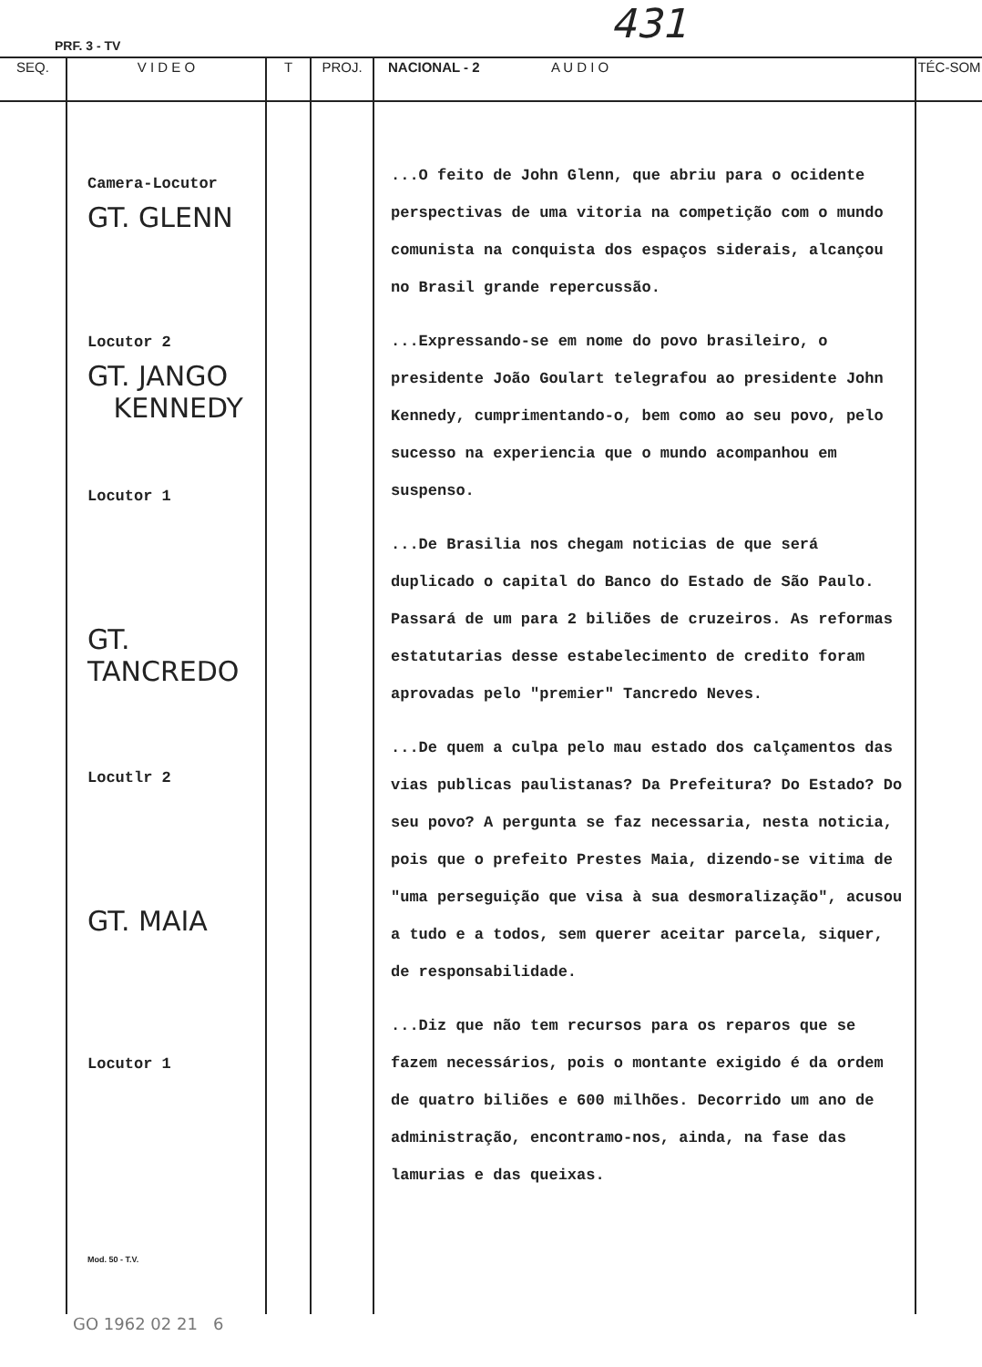PRF. 3 - TV 431
| SEQ. | V I D E O | T | PROJ. | NACIONAL - 2 A U D I O | TÉC-SOM |
| --- | --- | --- | --- | --- | --- |
| | Camera-Locutor GT. GLENN Locutor 2 GT. JANGO KENNEDY Locutor 1 GT. TANCREDO Locutlr 2 GT. MAIA Locutor 1 Mod. 50 - T.V. | | | ...O feito de John Glenn, que abriu para o ocidente perspectivas de uma vitoria na competição com o mundo comunista na conquista dos espaços siderais, alcançou no Brasil grande repercussão. ...Expressando-se em nome do povo brasileiro, o presidente João Goulart telegrafou ao presidente John Kennedy, cumprimentando-o, bem como ao seu povo, pelo sucesso na experiencia que o mundo acompanhou em suspenso. ...De Brasilia nos chegam noticias de que será duplicado o capital do Banco do Estado de São Paulo. Passará de um para 2 biliões de cruzeiros. As reformas estatutarias desse estabelecimento de credito foram aprovadas pelo "premier" Tancredo Neves. ...De quem a culpa pelo mau estado dos calçamentos das vias publicas paulistanas? Da Prefeitura? Do Estado? Do seu povo? A pergunta se faz necessaria, nesta noticia, pois que o prefeito Prestes Maia, dizendo-se vitima de "uma perseguição que visa à sua desmoralização", acusou a tudo e a todos, sem querer aceitar parcela, siquer, de responsabilidade. ...Diz que não tem recursos para os reparos que se fazem necessários, pois o montante exigido é da ordem de quatro biliões e 600 milhões. Decorrido um ano de administração, encontramo-nos, ainda, na fase das lamurias e das queixas. | |
GO 1962 02 21 6